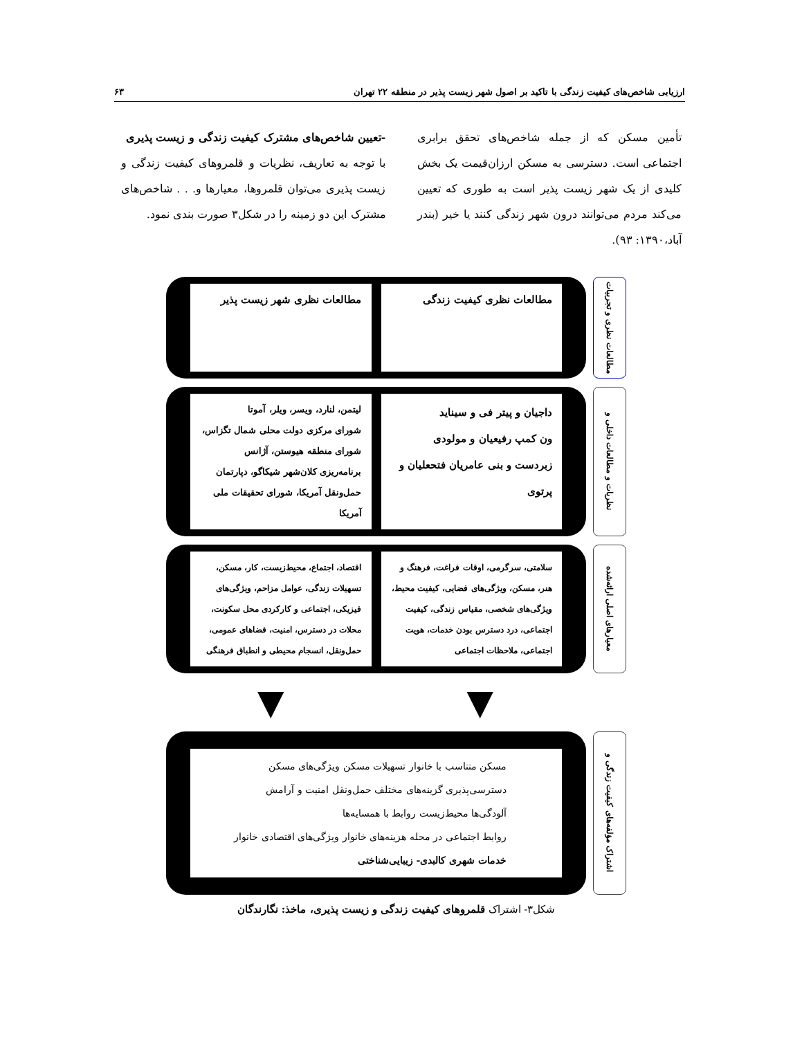ارزیابی شاخص‌های کیفیت زندگی با تاکید بر اصول شهر زیست پذیر در منطقه ۲۲ تهران ۶۳
تأمین مسکن که از جمله شاخص‌های تحقق برابری اجتماعی است. دسترسی به مسکن ارزان‌قیمت یک بخش کلیدی از یک شهر زیست پذیر است به طوری که تعیین می‌کند مردم می‌توانند درون شهر زندگی کنند یا خیر (بندر آباد،۱۳۹۰: ۹۳).
-تعیین شاخص‌های مشترک کیفیت زندگی و زیست پذیری
با توجه به تعاریف، نظریات و قلمروهای کیفیت زندگی و زیست پذیری می‌توان قلمروها، معیارها و. . . شاخص‌های مشترک این دو زمینه را در شکل۳ صورت بندی نمود.
مطالعات نظری و تجربیات
مطالعات نظری کیفیت زندگی مطالعات نظری شهر زیست پذیر
نظریات و مطالعات داخلی و
داجیان و پیتر فی و سیناید
ون کمپ رفیعیان و مولودی
زبردست و بنی عامریان فتحعلیان و پرتوی
لیتمن، لنارد، ویسر، ویلر، آموتا
شورای مرکزی دولت محلی شمال تگزاس، شورای منطقه هیوستن، آژانس برنامه‌ریزی کلان‌شهر شیکاگو، دپارتمان حمل‌ونقل آمریکا، شورای تحقیقات ملی آمریکا
معیارهای اصلی ارائه‌شده
سلامتی، سرگرمی، اوقات فراغت، فرهنگ و هنر، مسکن، ویژگی‌های فضایی، کیفیت محیط، ویژگی‌های شخصی، مقیاس زندگی، کیفیت اجتماعی، درد دسترس بودن خدمات، هویت اجتماعی، ملاحظات اجتماعی
اقتصاد، اجتماع، محیط‌زیست، کار، مسکن، تسهیلات زندگی، عوامل مزاحم، ویژگی‌های فیزیکی، اجتماعی و کارکردی محل سکونت، محلات در دسترس، امنیت، فضاهای عمومی، حمل‌ونقل، انسجام محیطی و انطباق فرهنگی
▼ ▼
اشتراک مؤلفه‌های کیفیت زندگی و
مسکن متناسب با خانوار تسهیلات مسکن ویژگی‌های مسکن
دسترسی‌پذیری گزینه‌های مختلف حمل‌ونقل امنیت و آرامش
آلودگی‌ها محیط‌زیست روابط با همسایه‌ها
روابط اجتماعی در محله هزینه‌های خانوار ویژگی‌های اقتصادی خانوار
خدمات شهری کالبدی- زیبایی‌شناختی
شکل۳- اشتراک قلمروهای کیفیت زندگی و زیست پذیری، ماخذ: نگارندگان